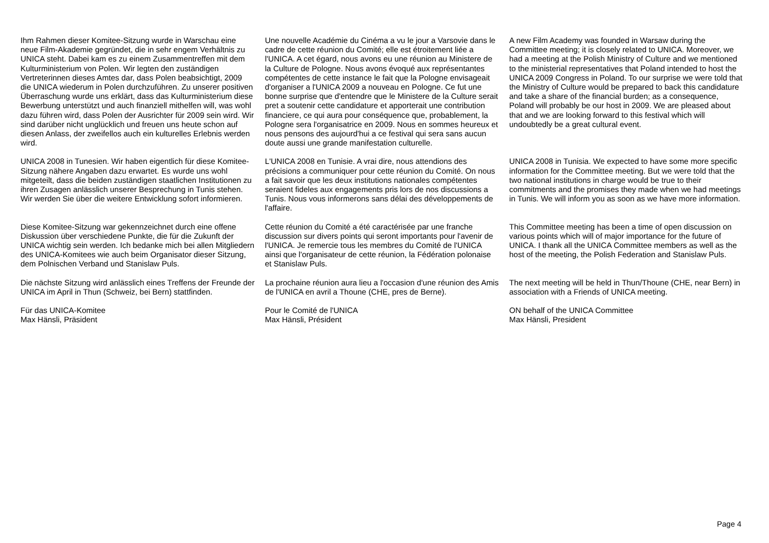| Ihm Rahmen dieser Komitee-Sitzung wurde in Warschau eine neue Film-Akademie gegründet, die in sehr engem Verhältnis zu UNICA steht. Dabei kam es zu einem Zusammentreffen mit dem Kulturministerium von Polen. Wir legten den zuständigen Vertreterinnen dieses Amtes dar, dass Polen beabsichtigt, 2009 die UNICA wiederum in Polen durchzuführen. Zu unserer positiven Überraschung wurde uns erklärt, dass das Kulturministerium diese Bewerbung unterstützt und auch finanziell mithelfen will, was wohl dazu führen wird, dass Polen der Ausrichter für 2009 sein wird. Wir sind darüber nicht unglücklich und freuen uns heute schon auf diesen Anlass, der zweifellos auch ein kulturelles Erlebnis werden wird. | Une nouvelle Académie du Cinéma a vu le jour a Varsovie dans le cadre de cette réunion du Comité; elle est étroitement liée a l'UNICA. A cet égard, nous avons eu une réunion au Ministere de la Culture de Pologne. Nous avons évoqué aux représentantes compétentes de cette instance le fait que la Pologne envisageait d'organiser a l'UNICA 2009 a nouveau en Pologne. Ce fut une bonne surprise que d'entendre que le Ministere de la Culture serait pret a soutenir cette candidature et apporterait une contribution financiere, ce qui aura pour conséquence que, probablement, la Pologne sera l'organisatrice en 2009. Nous en sommes heureux et nous pensons des aujourd'hui a ce festival qui sera sans aucun doute aussi une grande manifestation culturelle. | A new Film Academy was founded in Warsaw during the Committee meeting; it is closely related to UNICA. Moreover, we had a meeting at the Polish Ministry of Culture and we mentioned to the ministerial representatives that Poland intended to host the UNICA 2009 Congress in Poland. To our surprise we were told that the Ministry of Culture would be prepared to back this candidature and take a share of the financial burden; as a consequence, Poland will probably be our host in 2009. We are pleased about that and we are looking forward to this festival which will undoubtedly be a great cultural event. |
| UNICA 2008 in Tunesien. Wir haben eigentlich für diese Komitee-Sitzung nähere Angaben dazu erwartet. Es wurde uns wohl mitgeteilt, dass die beiden zuständigen staatlichen Institutionen zu ihren Zusagen anlässlich unserer Besprechung in Tunis stehen. Wir werden Sie über die weitere Entwicklung sofort informieren. | L'UNICA 2008 en Tunisie. A vrai dire, nous attendions des précisions a communiquer pour cette réunion du Comité. On nous a fait savoir que les deux institutions nationales compétentes seraient fideles aux engagements pris lors de nos discussions a Tunis. Nous vous informerons sans délai des développements de l'affaire. | UNICA 2008 in Tunisia. We expected to have some more specific information for the Committee meeting. But we were told that the two national institutions in charge would be true to their commitments and the promises they made when we had meetings in Tunis. We will inform you as soon as we have more information. |
| Diese Komitee-Sitzung war gekennzeichnet durch eine offene Diskussion über verschiedene Punkte, die für die Zukunft der UNICA wichtig sein werden. Ich bedanke mich bei allen Mitgliedern des UNICA-Komitees wie auch beim Organisator dieser Sitzung, dem Polnischen Verband und Stanislaw Puls. | Cette réunion du Comité a été caractérisée par une franche discussion sur divers points qui seront importants pour l'avenir de l'UNICA. Je remercie tous les membres du Comité de l'UNICA ainsi que l'organisateur de cette réunion, la Fédération polonaise et Stanislaw Puls. | This Committee meeting has been a time of open discussion on various points which will of major importance for the future of UNICA. I thank all the UNICA Committee members as well as the host of the meeting, the Polish Federation and Stanislaw Puls. |
| Die nächste Sitzung wird anlässlich eines Treffens der Freunde der UNICA im April in Thun (Schweiz, bei Bern) stattfinden. | La prochaine réunion aura lieu a l'occasion d'une réunion des Amis de l'UNICA en avril a Thoune (CHE, pres de Berne). | The next meeting will be held in Thun/Thoune (CHE, near Bern) in association with a Friends of UNICA meeting. |
| Für das UNICA-Komitee Max Hänsli, Präsident | Pour le Comité de l'UNICA Max Hänsli, Président | ON behalf of the UNICA Committee Max Hänsli, President |
Page 4